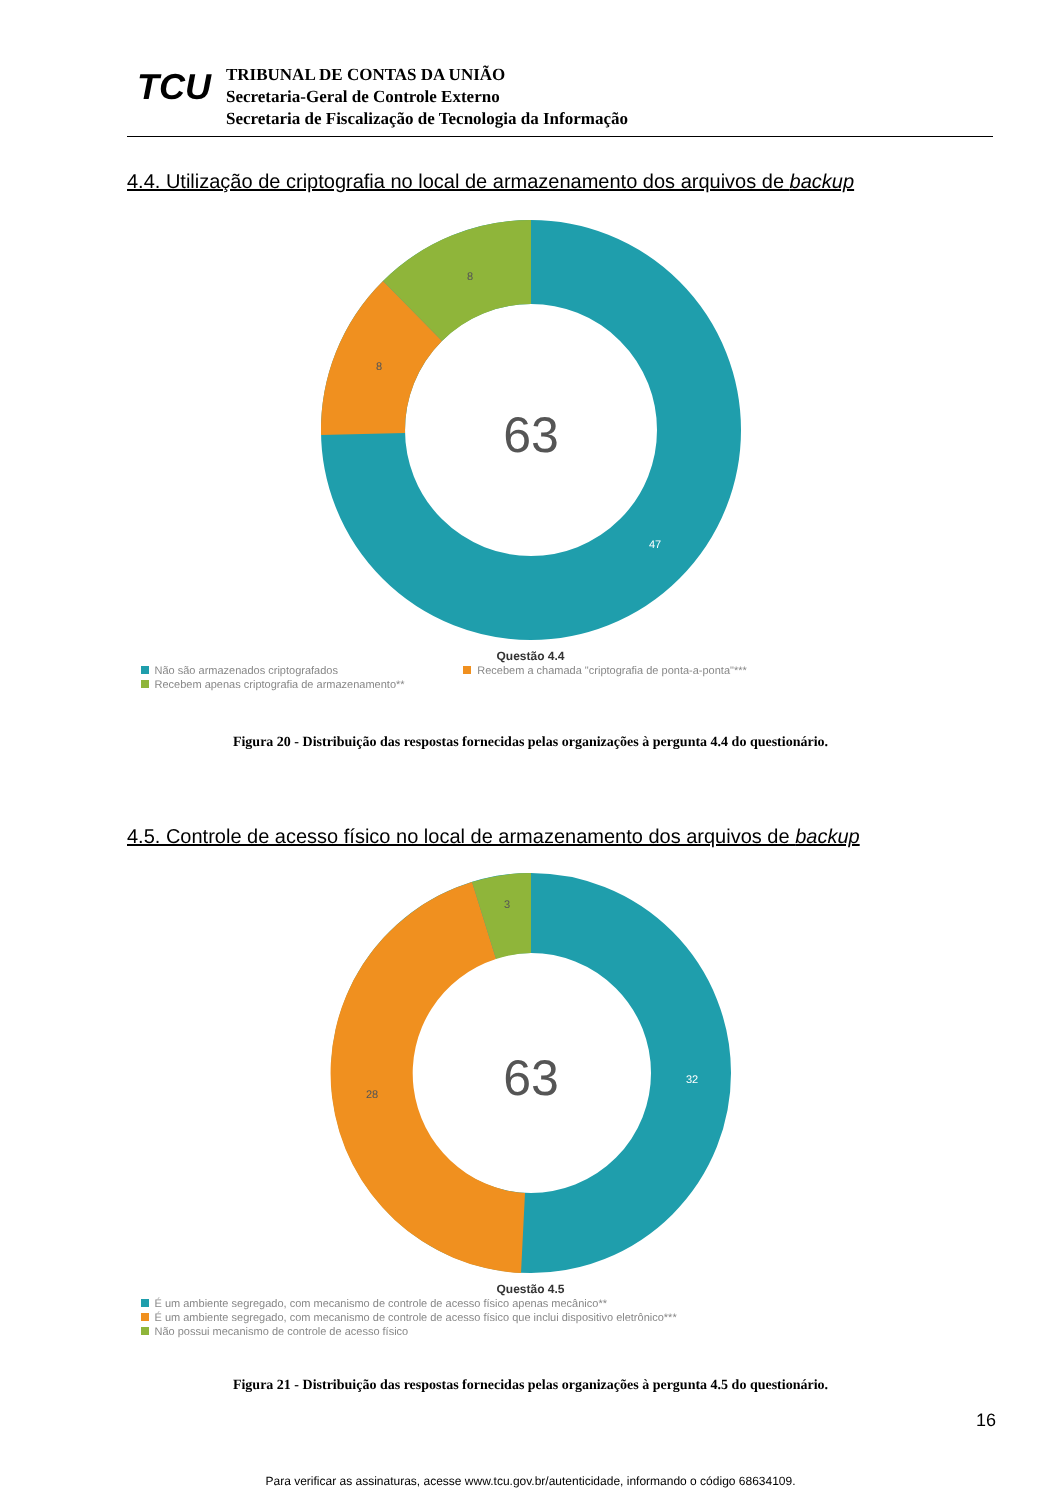TCU
TRIBUNAL DE CONTAS DA UNIÃO
Secretaria-Geral de Controle Externo
Secretaria de Fiscalização de Tecnologia da Informação
4.4. Utilização de criptografia no local de armazenamento dos arquivos de backup
63
8
8
47
Questão 4.4
Não são armazenados criptografados Recebem a chamada "criptografia de ponta-a-ponta"***
Recebem apenas criptografia de armazenamento**
Figura 20 - Distribuição das respostas fornecidas pelas organizações à pergunta 4.4 do questionário.
4.5. Controle de acesso físico no local de armazenamento dos arquivos de backup
63
3
28
32
Questão 4.5
É um ambiente segregado, com mecanismo de controle de acesso físico apenas mecânico**
É um ambiente segregado, com mecanismo de controle de acesso físico que inclui dispositivo eletrônico***
Não possui mecanismo de controle de acesso físico
Figura 21 - Distribuição das respostas fornecidas pelas organizações à pergunta 4.5 do questionário.
16
Para verificar as assinaturas, acesse www.tcu.gov.br/autenticidade, informando o código 68634109.